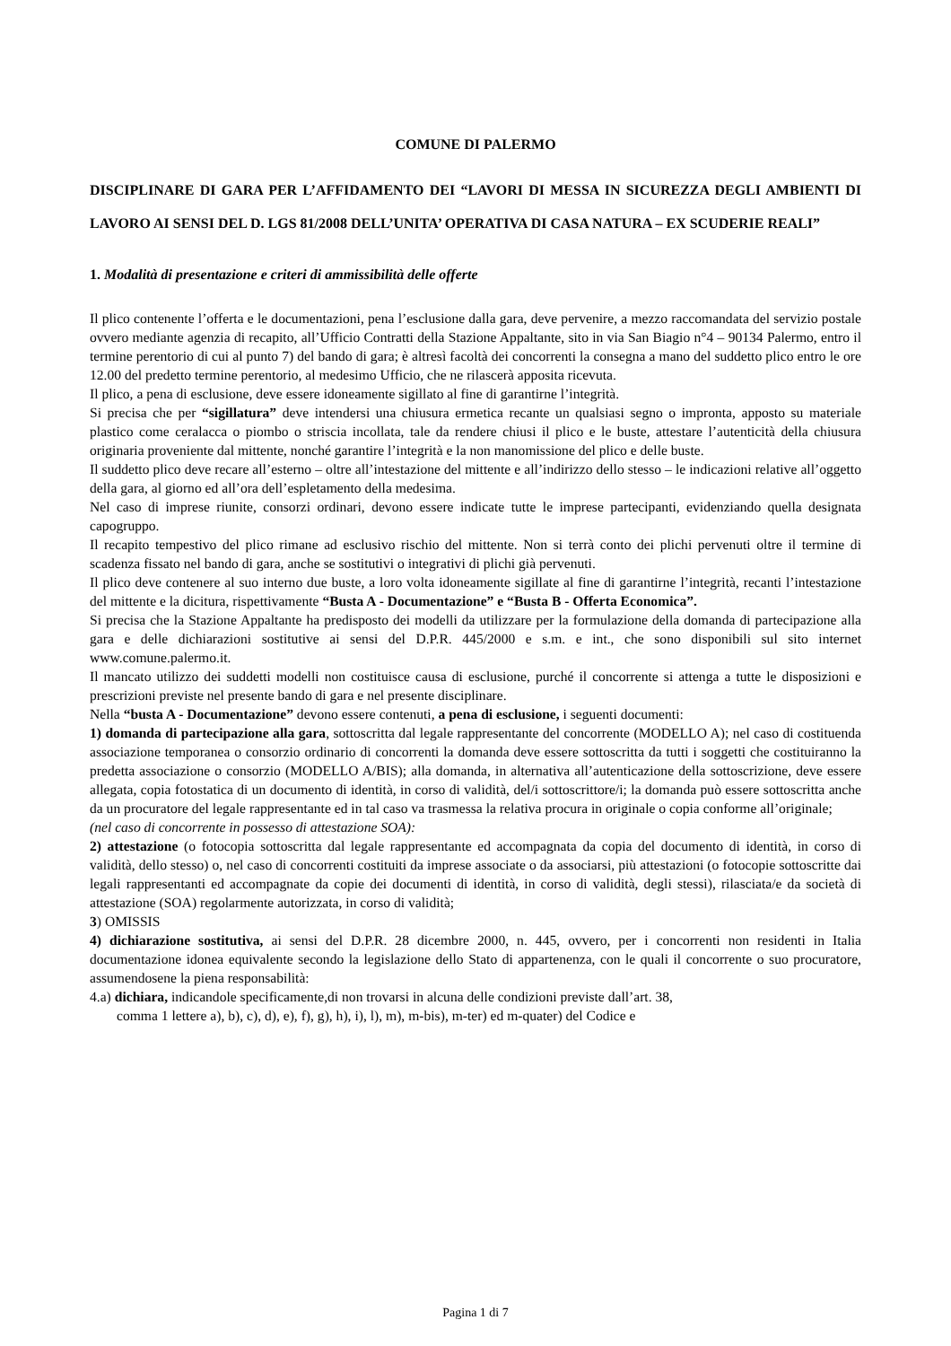COMUNE DI PALERMO
DISCIPLINARE DI GARA PER L’AFFIDAMENTO DEI “LAVORI DI MESSA IN SICUREZZA DEGLI AMBIENTI DI LAVORO AI SENSI DEL D. LGS 81/2008 DELL’UNITA’ OPERATIVA DI CASA NATURA – EX SCUDERIE REALI”
1. Modalità di presentazione e criteri di ammissibilità delle offerte
Il plico contenente l’offerta e le documentazioni, pena l’esclusione dalla gara, deve pervenire, a mezzo raccomandata del servizio postale ovvero mediante agenzia di recapito, all’Ufficio Contratti della Stazione Appaltante, sito in via San Biagio n°4 – 90134 Palermo, entro il termine perentorio di cui al punto 7) del bando di gara; è altresì facoltà dei concorrenti la consegna a mano del suddetto plico entro le ore 12.00 del predetto termine perentorio, al medesimo Ufficio, che ne rilascerà apposita ricevuta.
Il plico, a pena di esclusione, deve essere idoneamente sigillato al fine di garantirne l’integrità.
Si precisa che per “sigillatura” deve intendersi una chiusura ermetica recante un qualsiasi segno o impronta, apposto su materiale plastico come ceralacca o piombo o striscia incollata, tale da rendere chiusi il plico e le buste, attestare l’autenticità della chiusura originaria proveniente dal mittente, nonché garantire l’integrità e la non manomissione del plico e delle buste.
Il suddetto plico deve recare all’esterno – oltre all’intestazione del mittente e all’indirizzo dello stesso – le indicazioni relative all’oggetto della gara, al giorno ed all’ora dell’espletamento della medesima.
Nel caso di imprese riunite, consorzi ordinari, devono essere indicate tutte le imprese partecipanti, evidenziando quella designata capogruppo.
Il recapito tempestivo del plico rimane ad esclusivo rischio del mittente. Non si terrà conto dei plichi pervenuti oltre il termine di scadenza fissato nel bando di gara, anche se sostitutivi o integrativi di plichi già pervenuti.
Il plico deve contenere al suo interno due buste, a loro volta idoneamente sigillate al fine di garantirne l’integrità, recanti l’intestazione del mittente e la dicitura, rispettivamente “Busta A - Documentazione” e “Busta B - Offerta Economica”.
Si precisa che la Stazione Appaltante ha predisposto dei modelli da utilizzare per la formulazione della domanda di partecipazione alla gara e delle dichiarazioni sostitutive ai sensi del D.P.R. 445/2000 e s.m. e int., che sono disponibili sul sito internet www.comune.palermo.it.
Il mancato utilizzo dei suddetti modelli non costituisce causa di esclusione, purché il concorrente si attenga a tutte le disposizioni e prescrizioni previste nel presente bando di gara e nel presente disciplinare.
Nella “busta A - Documentazione” devono essere contenuti, a pena di esclusione, i seguenti documenti:
1) domanda di partecipazione alla gara, sottoscritta dal legale rappresentante del concorrente (MODELLO A); nel caso di costituenda associazione temporanea o consorzio ordinario di concorrenti la domanda deve essere sottoscritta da tutti i soggetti che costituiranno la predetta associazione o consorzio (MODELLO A/BIS); alla domanda, in alternativa all’autenticazione della sottoscrizione, deve essere allegata, copia fotostatica di un documento di identità, in corso di validità, del/i sottoscrittore/i; la domanda può essere sottoscritta anche da un procuratore del legale rappresentante ed in tal caso va trasmessa la relativa procura in originale o copia conforme all’originale;
(nel caso di concorrente in possesso di attestazione SOA):
2) attestazione (o fotocopia sottoscritta dal legale rappresentante ed accompagnata da copia del documento di identità, in corso di validità, dello stesso) o, nel caso di concorrenti costituiti da imprese associate o da associarsi, più attestazioni (o fotocopie sottoscritte dai legali rappresentanti ed accompagnate da copie dei documenti di identità, in corso di validità, degli stessi), rilasciata/e da società di attestazione (SOA) regolarmente autorizzata, in corso di validità;
3) OMISSIS
4) dichiarazione sostitutiva, ai sensi del D.P.R. 28 dicembre 2000, n. 445, ovvero, per i concorrenti non residenti in Italia documentazione idonea equivalente secondo la legislazione dello Stato di appartenenza, con le quali il concorrente o suo procuratore, assumendosene la piena responsabilità:
4.a) dichiara, indicandole specificamente,di non trovarsi in alcuna delle condizioni previste dall’art. 38,
comma 1 lettere a), b), c), d), e), f), g), h), i), l), m), m-bis), m-ter) ed m-quater) del Codice e
Pagina 1 di 7